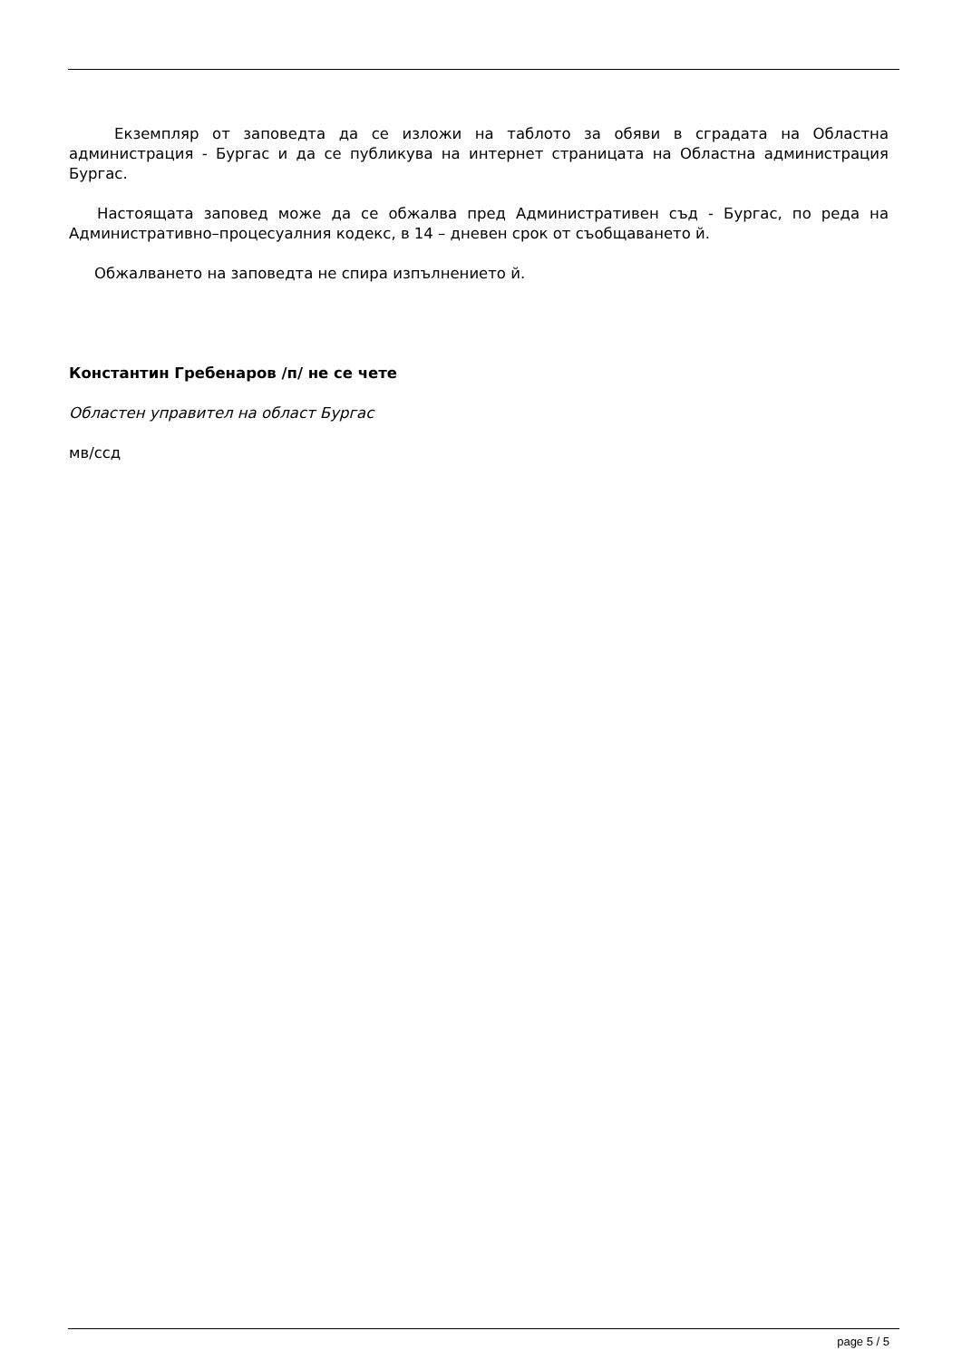Екземпляр от заповедта да се изложи на таблото за обяви в сградата на Областна администрация - Бургас и да се публикува на интернет страницата на Областна администрация Бургас.
Настоящата заповед може да се обжалва пред Административен съд - Бургас, по реда на Административно–процесуалния кодекс, в 14 – дневен срок от съобщаването й.
Обжалването на заповедта не спира изпълнението й.
Константин Гребенаров /п/ не се чете
Областен управител на област Бургас
мв/ссд
page 5 / 5